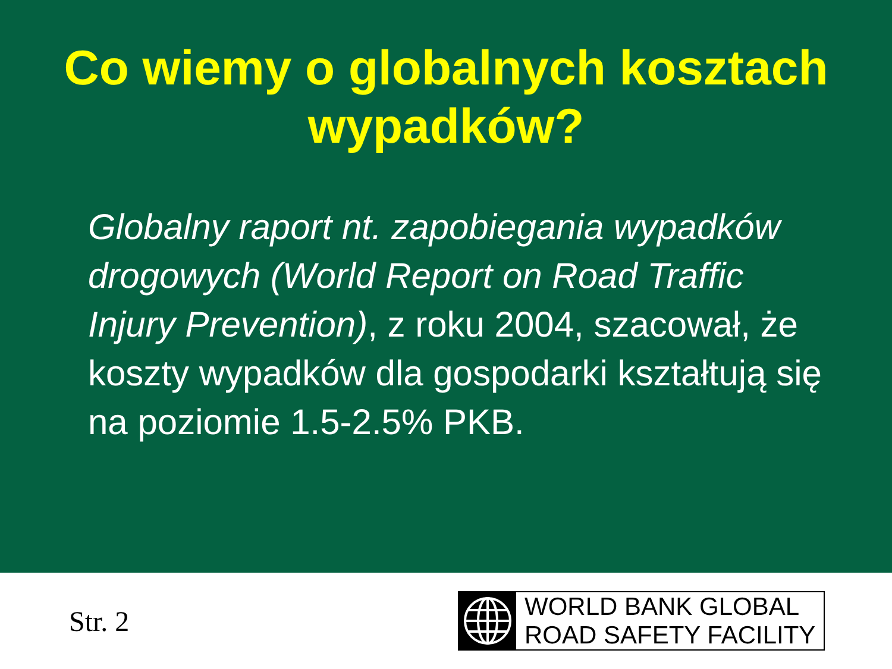Co wiemy o globalnych kosztach
wypadków?
Globalny raport nt. zapobiegania wypadków drogowych (World Report on Road Traffic Injury Prevention), z roku 2004, szacował, że koszty wypadków dla gospodarki kształtują się na poziomie 1.5-2.5% PKB.
Str. 2
WORLD BANK GLOBAL
ROAD SAFETY FACILITY